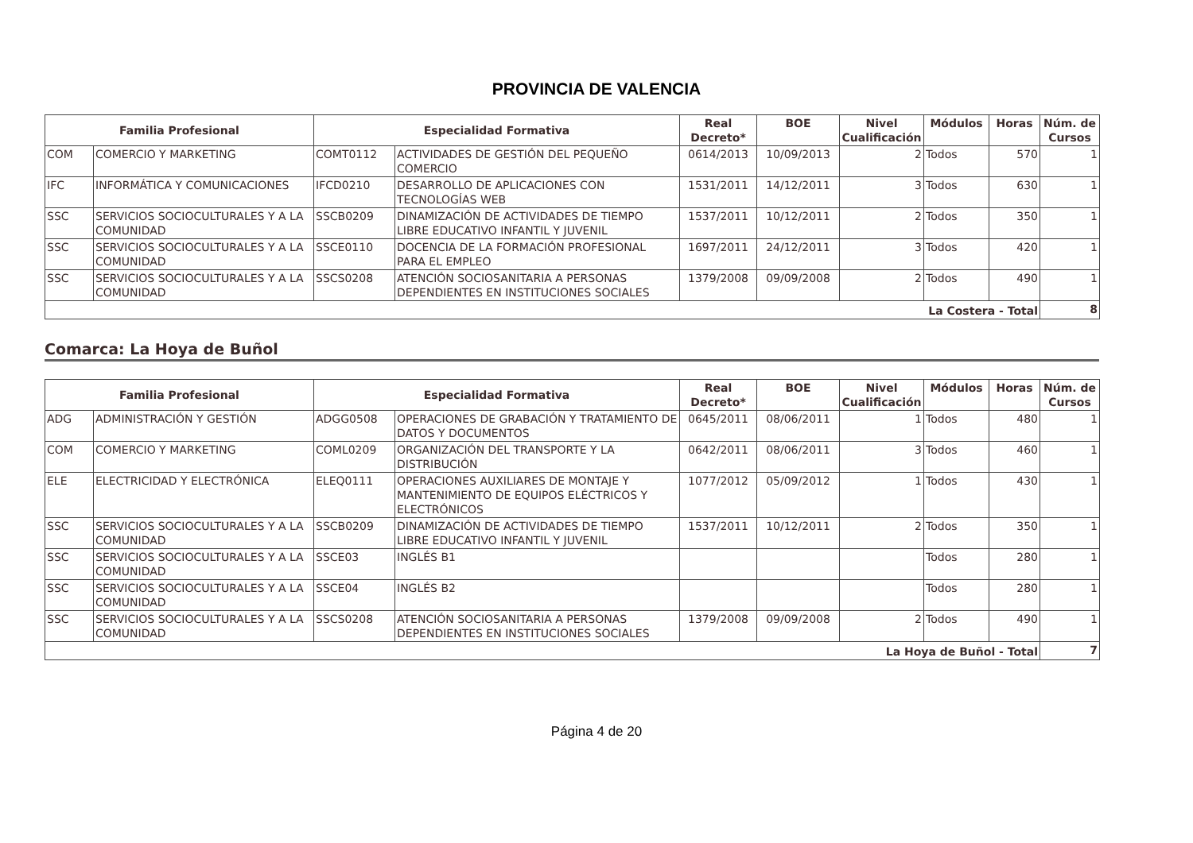PROVINCIA DE VALENCIA
| Familia Profesional | | Especialidad Formativa | | Real Decreto* | BOE | Nivel Cualificación | Módulos | Horas | Núm. de Cursos |
| --- | --- | --- | --- | --- | --- | --- | --- | --- | --- |
| COM | COMERCIO Y MARKETING | COMT0112 | ACTIVIDADES DE GESTIÓN DEL PEQUEÑO COMERCIO | 0614/2013 | 10/09/2013 | 2 | Todos | 570 | 1 |
| IFC | INFORMÁTICA Y COMUNICACIONES | IFCD0210 | DESARROLLO DE APLICACIONES CON TECNOLOGÍAS WEB | 1531/2011 | 14/12/2011 | 3 | Todos | 630 | 1 |
| SSC | SERVICIOS SOCIOCULTURALES Y A LA COMUNIDAD | SSCB0209 | DINAMIZACIÓN DE ACTIVIDADES DE TIEMPO LIBRE EDUCATIVO INFANTIL Y JUVENIL | 1537/2011 | 10/12/2011 | 2 | Todos | 350 | 1 |
| SSC | SERVICIOS SOCIOCULTURALES Y A LA COMUNIDAD | SSCE0110 | DOCENCIA DE LA FORMACIÓN PROFESIONAL PARA EL EMPLEO | 1697/2011 | 24/12/2011 | 3 | Todos | 420 | 1 |
| SSC | SERVICIOS SOCIOCULTURALES Y A LA COMUNIDAD | SSCS0208 | ATENCIÓN SOCIOSANITARIA A PERSONAS DEPENDIENTES EN INSTITUCIONES SOCIALES | 1379/2008 | 09/09/2008 | 2 | Todos | 490 | 1 |
| La Costera - Total | | | | | | | | | 8 |
Comarca: La Hoya de Buñol
| Familia Profesional | | Especialidad Formativa | | Real Decreto* | BOE | Nivel Cualificación | Módulos | Horas | Núm. de Cursos |
| --- | --- | --- | --- | --- | --- | --- | --- | --- | --- |
| ADG | ADMINISTRACIÓN Y GESTIÓN | ADGG0508 | OPERACIONES DE GRABACIÓN Y TRATAMIENTO DE DATOS Y DOCUMENTOS | 0645/2011 | 08/06/2011 | 1 | Todos | 480 | 1 |
| COM | COMERCIO Y MARKETING | COML0209 | ORGANIZACIÓN DEL TRANSPORTE Y LA DISTRIBUCIÓN | 0642/2011 | 08/06/2011 | 3 | Todos | 460 | 1 |
| ELE | ELECTRICIDAD Y ELECTRÓNICA | ELEQ0111 | OPERACIONES AUXILIARES DE MONTAJE Y MANTENIMIENTO DE EQUIPOS ELÉCTRICOS Y ELECTRÓNICOS | 1077/2012 | 05/09/2012 | 1 | Todos | 430 | 1 |
| SSC | SERVICIOS SOCIOCULTURALES Y A LA COMUNIDAD | SSCB0209 | DINAMIZACIÓN DE ACTIVIDADES DE TIEMPO LIBRE EDUCATIVO INFANTIL Y JUVENIL | 1537/2011 | 10/12/2011 | 2 | Todos | 350 | 1 |
| SSC | SERVICIOS SOCIOCULTURALES Y A LA COMUNIDAD | SSCE03 | INGLÉS B1 | | | | Todos | 280 | 1 |
| SSC | SERVICIOS SOCIOCULTURALES Y A LA COMUNIDAD | SSCE04 | INGLÉS B2 | | | | Todos | 280 | 1 |
| SSC | SERVICIOS SOCIOCULTURALES Y A LA COMUNIDAD | SSCS0208 | ATENCIÓN SOCIOSANITARIA A PERSONAS DEPENDIENTES EN INSTITUCIONES SOCIALES | 1379/2008 | 09/09/2008 | 2 | Todos | 490 | 1 |
| La Hoya de Buñol - Total | | | | | | | | | 7 |
Página 4 de 20